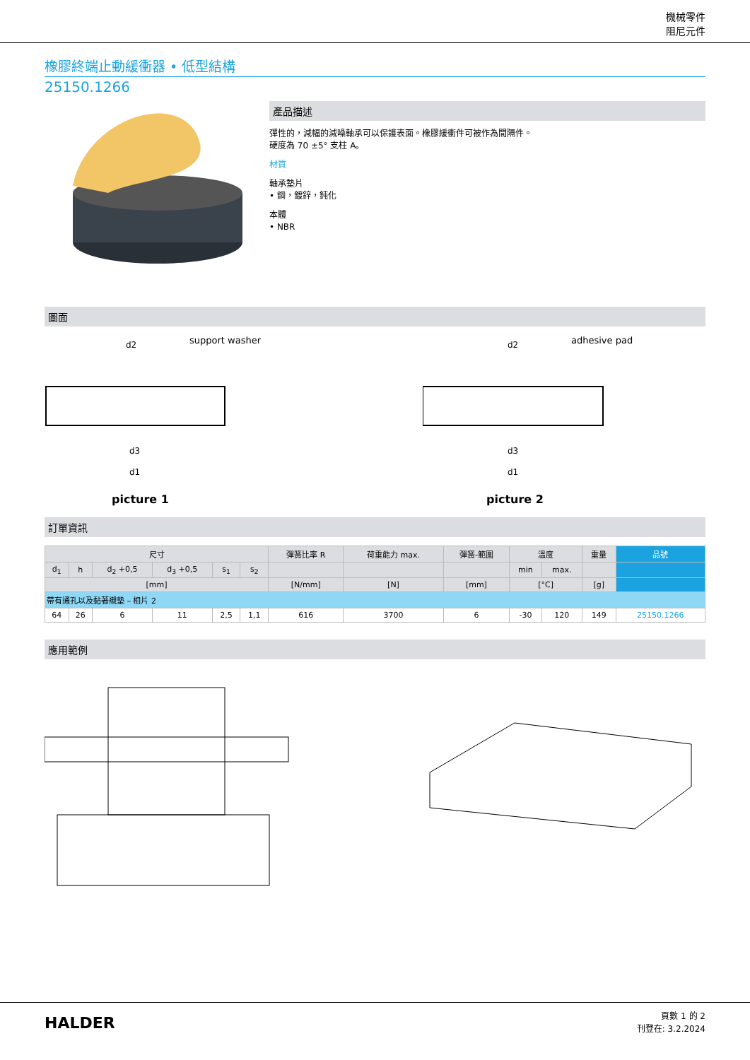機械零件
阻尼元件
橡膠終端止動緩衝器 • 低型結構
25150.1266
產品描述
彈性的，減幅的減噪軸承可以保護表面。橡膠緩衝件可被作為間隔件。
硬度為 70 ±5° 支柱 A。
材質
軸承墊片
• 鋼，鍍鋅，鈍化
本體
• NBR
圖面
support washer
d2
d3
d1
picture 1
adhesive pad
d2
d3
d1
picture 2
訂單資訊
| 尺寸 | | | | | | 彈簧比率 R | 荷重能力 max. | 彈簧-範圍 | 溫度 | | 重量 | 品號 |
| --- | --- | --- | --- | --- | --- | --- | --- | --- | --- | --- | --- | --- |
| d<sub>1</sub> | h | d<sub>2</sub> +0,5 | d<sub>3</sub> +0,5 | s<sub>1</sub> | s<sub>2</sub> | | | | min | max. | | |
| [mm] | | | | | | [N/mm] | [N] | [mm] | [°C] | | [g] | |
| 帶有通孔以及黏著襯墊 – 相片 2 | | | | | | | | | | | | |
| 64 | 26 | 6 | 11 | 2,5 | 1,1 | 616 | 3700 | 6 | -30 | 120 | 149 | 25150.1266 |
應用範例
HALDER
頁數 1 的 2
刊登在: 3.2.2024